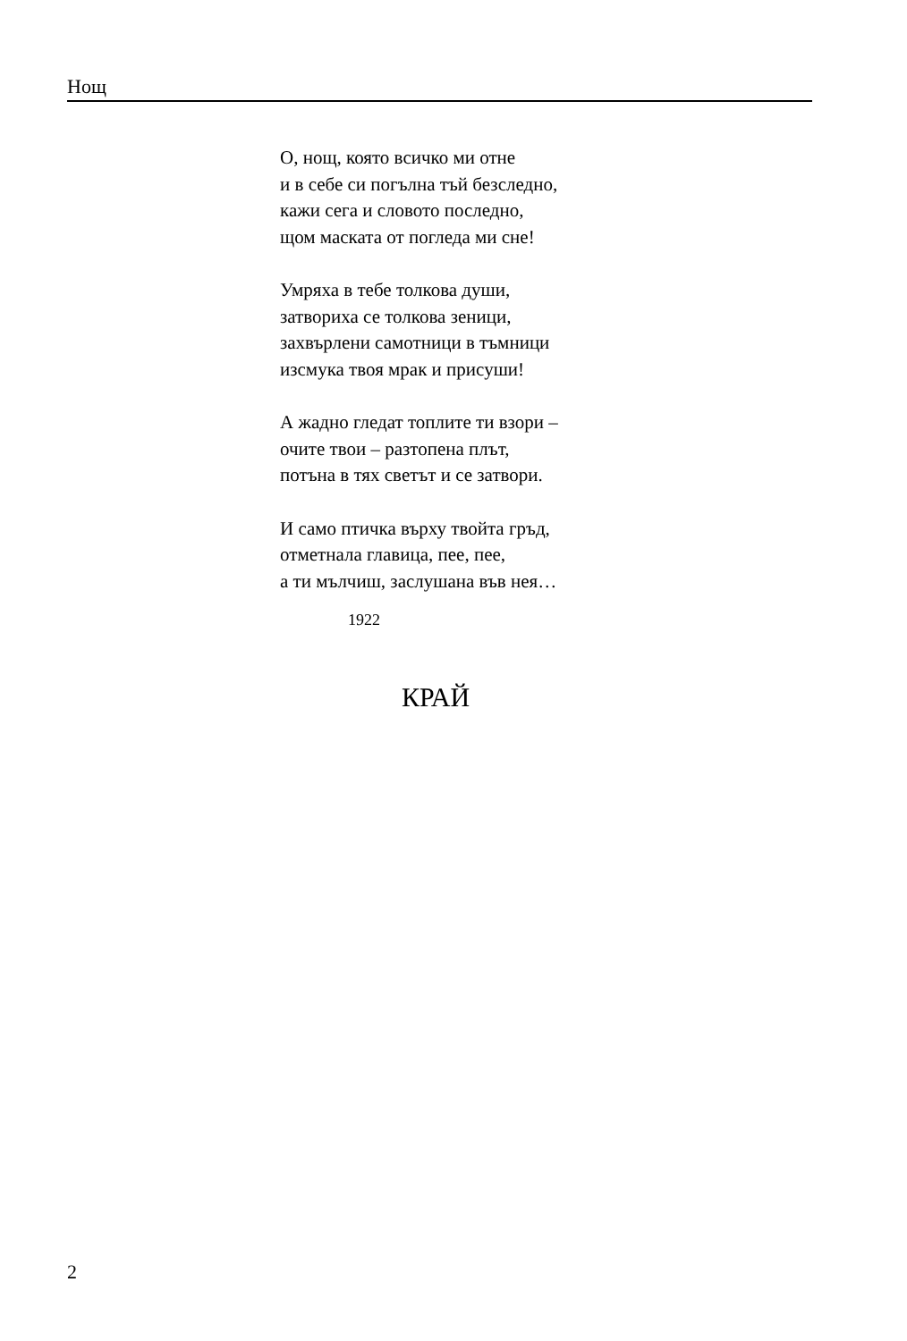Нощ
О, нощ, която всичко ми отне
и в себе си погълна тъй безследно,
кажи сега и словото последно,
щом маската от погледа ми сне!
Умряха в тебе толкова души,
затвориха се толкова зеници,
захвърлени самотници в тъмници
изсмука твоя мрак и присуши!
А жадно гледат топлите ти взори –
очите твои – разтопена плът,
потъна в тях светът и се затвори.
И само птичка върху твойта гръд,
отметнала главица, пее, пее,
а ти мълчиш, заслушана във нея…
1922
КРАЙ
2